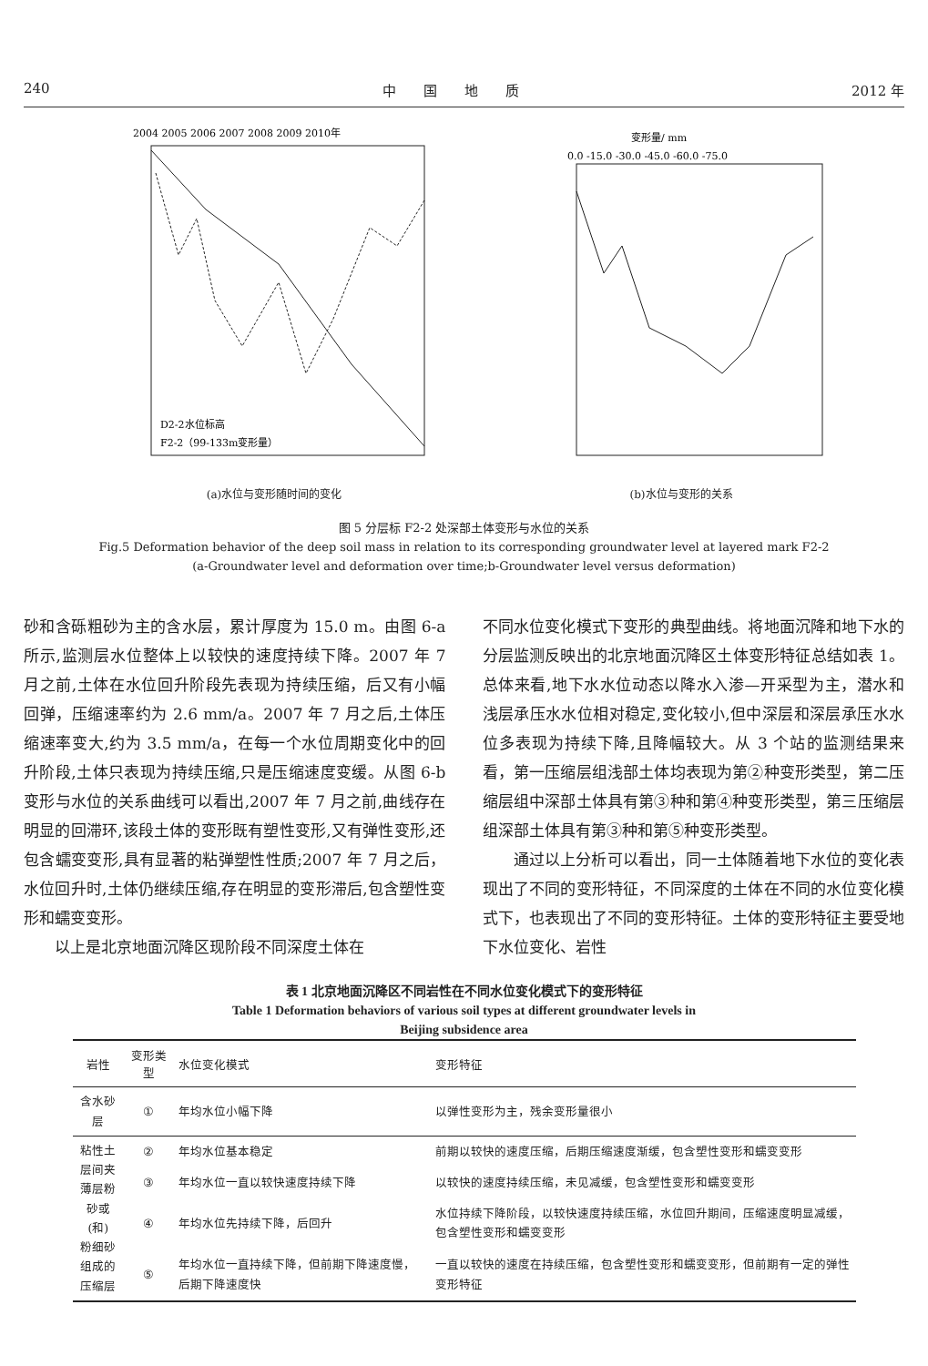240 中　　国　　地　　质 2012 年
2004 2005 2006 2007 2008 2009 2010年
D2-2水位标高
F2-2（99-133m变形量）
(a)水位与变形随时间的变化
变形量/ mm
0.0 -15.0 -30.0 -45.0 -60.0 -75.0
(b)水位与变形的关系
图 5 分层标 F2-2 处深部土体变形与水位的关系
Fig.5 Deformation behavior of the deep soil mass in relation to its corresponding groundwater level at layered mark F2-2
(a-Groundwater level and deformation over time;b-Groundwater level versus deformation)
砂和含砾粗砂为主的含水层，累计厚度为 15.0 m。由图 6-a 所示,监测层水位整体上以较快的速度持续下降。2007 年 7 月之前,土体在水位回升阶段先表现为持续压缩，后又有小幅回弹，压缩速率约为 2.6 mm/a。2007 年 7 月之后,土体压缩速率变大,约为 3.5 mm/a，在每一个水位周期变化中的回升阶段,土体只表现为持续压缩,只是压缩速度变缓。从图 6-b 变形与水位的关系曲线可以看出,2007 年 7 月之前,曲线存在明显的回滞环,该段土体的变形既有塑性变形,又有弹性变形,还包含蠕变变形,具有显著的粘弹塑性性质;2007 年 7 月之后，水位回升时,土体仍继续压缩,存在明显的变形滞后,包含塑性变形和蠕变变形。
以上是北京地面沉降区现阶段不同深度土体在
不同水位变化模式下变形的典型曲线。将地面沉降和地下水的分层监测反映出的北京地面沉降区土体变形特征总结如表 1。总体来看,地下水水位动态以降水入渗—开采型为主，潜水和浅层承压水水位相对稳定,变化较小,但中深层和深层承压水水位多表现为持续下降,且降幅较大。从 3 个站的监测结果来看，第一压缩层组浅部土体均表现为第②种变形类型，第二压缩层组中深部土体具有第③种和第④种变形类型，第三压缩层组深部土体具有第③种和第⑤种变形类型。
通过以上分析可以看出，同一土体随着地下水位的变化表现出了不同的变形特征，不同深度的土体在不同的水位变化模式下，也表现出了不同的变形特征。土体的变形特征主要受地下水位变化、岩性
表 1 北京地面沉降区不同岩性在不同水位变化模式下的变形特征
Table 1 Deformation behaviors of various soil types at different groundwater levels in
Beijing subsidence area
| 岩性 | 变形类型 | 水位变化模式 | 变形特征 |
| --- | --- | --- | --- |
| 含水砂层 | ① | 年均水位小幅下降 | 以弹性变形为主，残余变形量很小 |
| 粘性土 层间夹 薄层粉 砂或(和) 粉细砂 组成的 压缩层 | ② | 年均水位基本稳定 | 前期以较快的速度压缩，后期压缩速度渐缓，包含塑性变形和蠕变变形 |
| | ③ | 年均水位一直以较快速度持续下降 | 以较快的速度持续压缩，未见减缓，包含塑性变形和蠕变变形 |
| | ④ | 年均水位先持续下降，后回升 | 水位持续下降阶段，以较快速度持续压缩，水位回升期间，压缩速度明显减缓，包含塑性变形和蠕变变形 |
| | ⑤ | 年均水位一直持续下降，但前期下降速度慢，后期下降速度快 | 一直以较快的速度在持续压缩，包含塑性变形和蠕变变形，但前期有一定的弹性变形特征 |